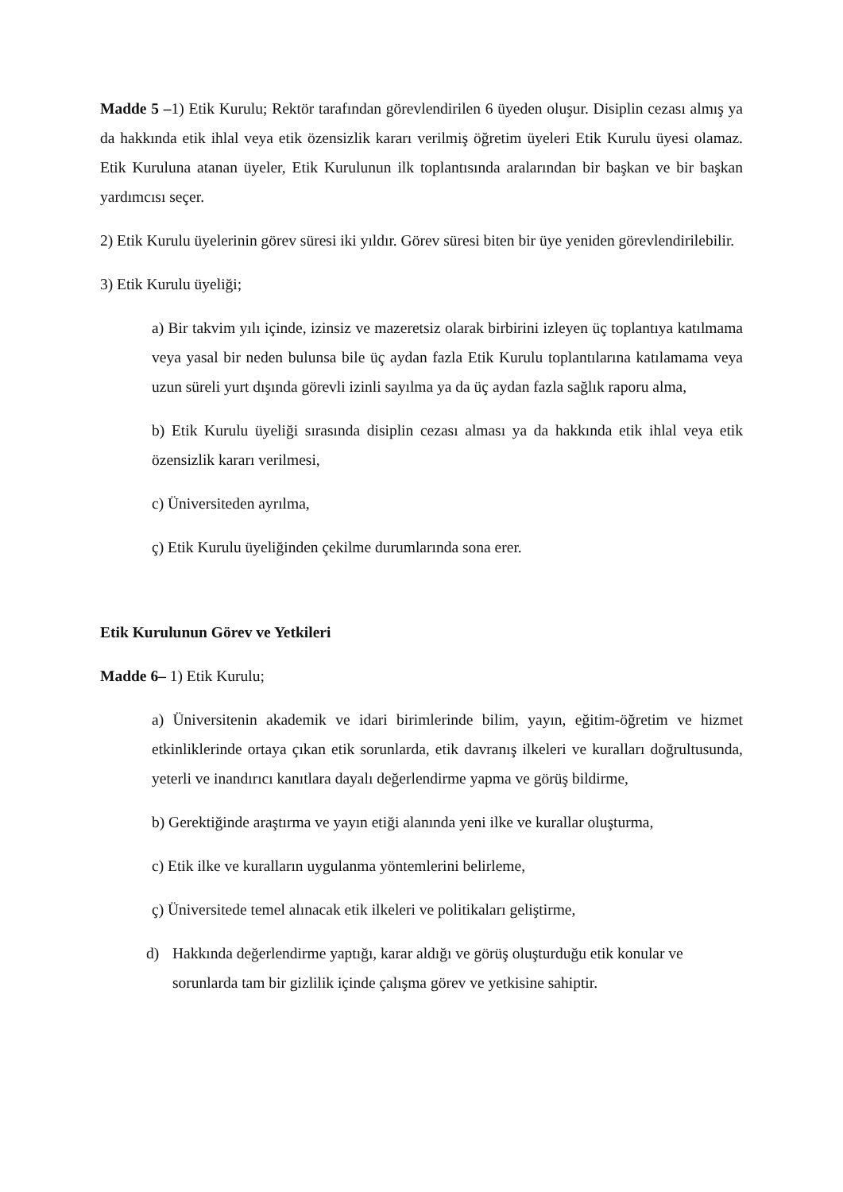Madde 5 –1) Etik Kurulu; Rektör tarafından görevlendirilen 6 üyeden oluşur. Disiplin cezası almış ya da hakkında etik ihlal veya etik özensizlik kararı verilmiş öğretim üyeleri Etik Kurulu üyesi olamaz. Etik Kuruluna atanan üyeler, Etik Kurulunun ilk toplantısında aralarından bir başkan ve bir başkan yardımcısı seçer.
2) Etik Kurulu üyelerinin görev süresi iki yıldır. Görev süresi biten bir üye yeniden görevlendirilebilir.
3) Etik Kurulu üyeliği;
a) Bir takvim yılı içinde, izinsiz ve mazeretsiz olarak birbirini izleyen üç toplantıya katılmama veya yasal bir neden bulunsa bile üç aydan fazla Etik Kurulu toplantılarına katılamama veya uzun süreli yurt dışında görevli izinli sayılma ya da üç aydan fazla sağlık raporu alma,
b) Etik Kurulu üyeliği sırasında disiplin cezası alması ya da hakkında etik ihlal veya etik özensizlik kararı verilmesi,
c) Üniversiteden ayrılma,
ç) Etik Kurulu üyeliğinden çekilme durumlarında sona erer.
Etik Kurulunun Görev ve Yetkileri
Madde 6– 1) Etik Kurulu;
a) Üniversitenin akademik ve idari birimlerinde bilim, yayın, eğitim-öğretim ve hizmet etkinliklerinde ortaya çıkan etik sorunlarda, etik davranış ilkeleri ve kuralları doğrultusunda, yeterli ve inandırıcı kanıtlara dayalı değerlendirme yapma ve görüş bildirme,
b) Gerektiğinde araştırma ve yayın etiği alanında yeni ilke ve kurallar oluşturma,
c) Etik ilke ve kuralların uygulanma yöntemlerini belirleme,
ç) Üniversitede temel alınacak etik ilkeleri ve politikaları geliştirme,
d) Hakkında değerlendirme yaptığı, karar aldığı ve görüş oluşturduğu etik konular ve sorunlarda tam bir gizlilik içinde çalışma görev ve yetkisine sahiptir.